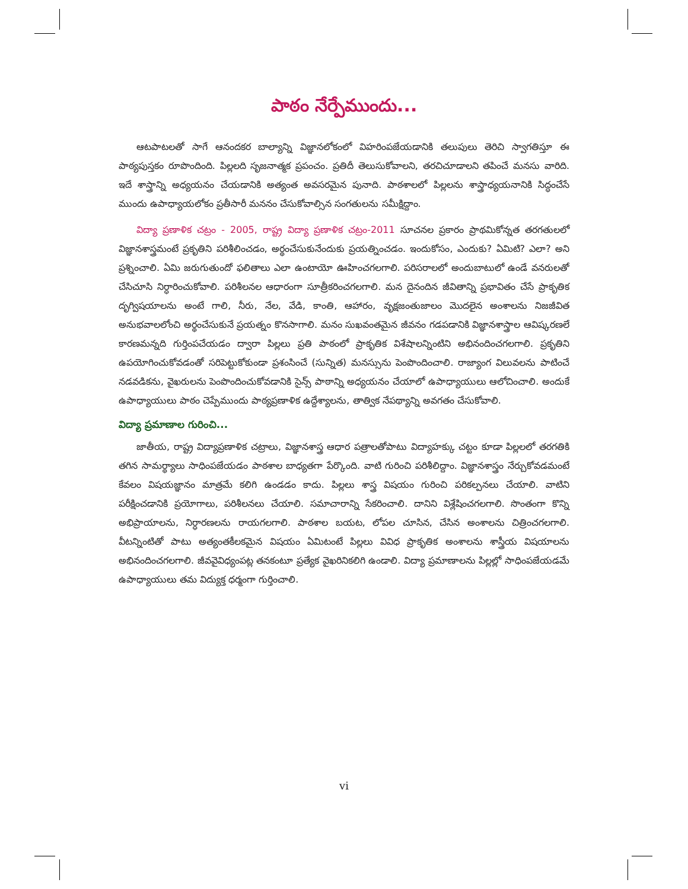పాఠం నేర్పేముందు...
ఆటపాటలతో సాగే ఆనందకర బాల్యాన్ని విజ్ఞానలోకంలో విహరింపజేయడానికి తలుపులు తెరిచి స్వాగతిస్తూ ఈ పాఠ్యపుస్తకం రూపొందింది. పిల్లలది సృజనాత్మక ప్రపంచం. ప్రతిదీ తెలుసుకోవాలని, తరచిచూడాలని తపించే మనసు వారిది. ఇదే శాస్త్రాన్ని అధ్యయనం చేయడానికి అత్యంత అవసరమైన పునాది. పాఠశాలలో పిల్లలను శాస్త్రాధ్యయనానికి సిద్ధంచేసే ముందు ఉపాధ్యాయలోకం ప్రతీసారీ మననం చేసుకోవాల్సిన సంగతులను సమీక్షిద్దాం.
విద్యా ప్రణాళిక చట్రం - 2005, రాష్ట్ర విద్యా ప్రణాళిక చట్రం-2011 సూచనల ప్రకారం ప్రాథమికోన్నత తరగతులలో విజ్ఞానశాస్త్రమంటే ప్రకృతిని పరిశీలించడం, అర్థంచేసుకునేందుకు ప్రయత్నించడం. ఇందుకోసం, ఎందుకు? ఏమిటి? ఎలా? అని ప్రశ్నించాలి. ఏమి జరుగుతుందో ఫలితాలు ఎలా ఉంటాయో ఊహించగలగాలి. పరిసరాలలో అందుబాటులో ఉండే వనరులతో చేసిచూసి నిర్ధారించుకోవాలి. పరిశీలనల ఆధారంగా సూత్రీకరించగలగాలి. మన దైనందిన జీవితాన్ని ప్రభావితం చేసే ప్రాకృతిక దృగ్విషయాలను అంటే గాలి, నీరు, నేల, వేడి, కాంతి, ఆహారం, వృక్షజంతుజాలం మొదలైన అంశాలను నిజజీవిత అనుభవాలలోంచి అర్థంచేసుకునే ప్రయత్నం కొనసాగాలి. మనం సుఖవంతమైన జీవనం గడపడానికి విజ్ఞానశాస్త్రాల ఆవిష్కరణలే కారణమన్నది గుర్తింపచేయడం ద్వారా పిల్లలు ప్రతి పాఠంలో ప్రాకృతిక విశేషాలన్నింటిని అభినందించగలగాలి. ప్రకృతిని ఉపయోగించుకోవడంతో సరిపెట్టుకోకుండా ప్రశంసించే (సున్నిత) మనస్సును పెంపొందించాలి. రాజ్యాంగ విలువలను పాటించే నడవడికను, వైఖరులను పెంపొందించుకోవడానికి సైన్స్ పాఠాన్ని అధ్యయనం చేయాలో ఉపాధ్యాయులు ఆలోచించాలి. అందుకే ఉపాధ్యాయులు పాఠం చెప్పేముందు పాఠ్యప్రణాళిక ఉద్దేశ్యాలను, తాత్విక నేపథ్యాన్ని అవగతం చేసుకోవాలి.
విద్యా ప్రమాణాల గురించి...
జాతీయ, రాష్ట్ర విద్యాప్రణాళిక చట్రాలు, విజ్ఞానశాస్త్ర ఆధార పత్రాలతోపాటు విద్యాహక్కు చట్టం కూడా పిల్లలలో తరగతికి తగిన సామర్థ్యాలు సాధింపజేయడం పాఠశాల బాధ్యతగా పేర్కొంది. వాటి గురించి పరిశీలిద్దాం. విజ్ఞానశాస్త్రం నేర్చుకోవడమంటే కేవలం విషయజ్ఞానం మాత్రమే కలిగి ఉండడం కాదు. పిల్లలు శాస్త్ర విషయం గురించి పరికల్పనలు చేయాలి. వాటిని పరీక్షించడానికి ప్రయోగాలు, పరిశీలనలు చేయాలి. సమాచారాన్ని సేకరించాలి. దానిని విశ్లేషించగలగాలి. సొంతంగా కొన్ని అభిప్రాయాలను, నిర్ధారణలను రాయగలగాలి. పాఠశాల బయట, లోపల చూసిన, చేసిన అంశాలను చిత్రించగలగాలి. వీటన్నింటితో పాటు అత్యంతకీలకమైన విషయం ఏమిటంటే పిల్లలు వివిధ ప్రాకృతిక అంశాలను శాస్త్రీయ విషయాలను అభినందించగలగాలి. జీవవైవిధ్యంపట్ల తనకంటూ ప్రత్యేక వైఖరినికలిగి ఉండాలి. విద్యా ప్రమాణాలను పిల్లల్లో సాధింపజేయడమే ఉపాధ్యాయులు తమ విద్యుక్త ధర్మంగా గుర్తించాలి.
vi